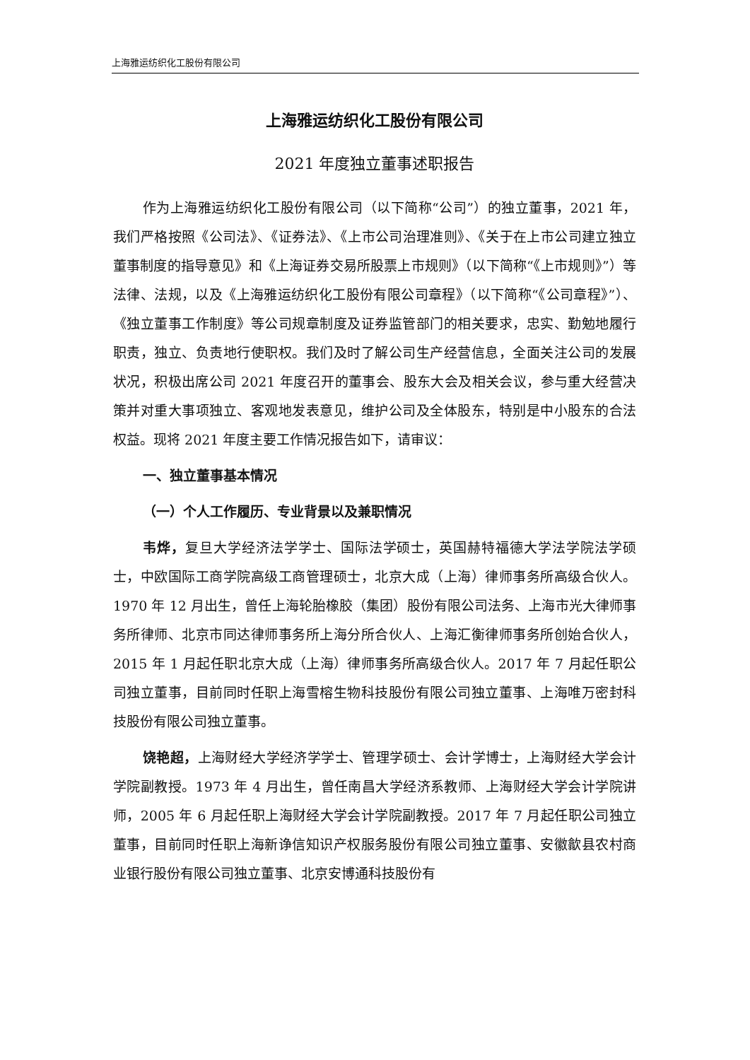上海雅运纺织化工股份有限公司
上海雅运纺织化工股份有限公司
2021 年度独立董事述职报告
作为上海雅运纺织化工股份有限公司（以下简称“公司”）的独立董事，2021 年，我们严格按照《公司法》、《证券法》、《上市公司治理准则》、《关于在上市公司建立独立董事制度的指导意见》和《上海证券交易所股票上市规则》（以下简称“《上市规则》”）等法律、法规，以及《上海雅运纺织化工股份有限公司章程》（以下简称“《公司章程》”）、《独立董事工作制度》等公司规章制度及证券监管部门的相关要求，忠实、勤勉地履行职责，独立、负责地行使职权。我们及时了解公司生产经营信息，全面关注公司的发展状况，积极出席公司 2021 年度召开的董事会、股东大会及相关会议，参与重大经营决策并对重大事项独立、客观地发表意见，维护公司及全体股东，特别是中小股东的合法权益。现将 2021 年度主要工作情况报告如下，请审议：
一、独立董事基本情况
（一）个人工作履历、专业背景以及兼职情况
韦烨，复旦大学经济法学学士、国际法学硕士，英国赫特福德大学法学院法学硕士，中欧国际工商学院高级工商管理硕士，北京大成（上海）律师事务所高级合伙人。1970 年 12 月出生，曾任上海轮胎橡胶（集团）股份有限公司法务、上海市光大律师事务所律师、北京市同达律师事务所上海分所合伙人、上海汇衡律师事务所创始合伙人，2015 年 1 月起任职北京大成（上海）律师事务所高级合伙人。2017 年 7 月起任职公司独立董事，目前同时任职上海雪榕生物科技股份有限公司独立董事、上海唯万密封科技股份有限公司独立董事。
饶艳超，上海财经大学经济学学士、管理学硕士、会计学博士，上海财经大学会计学院副教授。1973 年 4 月出生，曾任南昌大学经济系教师、上海财经大学会计学院讲师，2005 年 6 月起任职上海财经大学会计学院副教授。2017 年 7 月起任职公司独立董事，目前同时任职上海新诤信知识产权服务股份有限公司独立董事、安徽歙县农村商业银行股份有限公司独立董事、北京安博通科技股份有